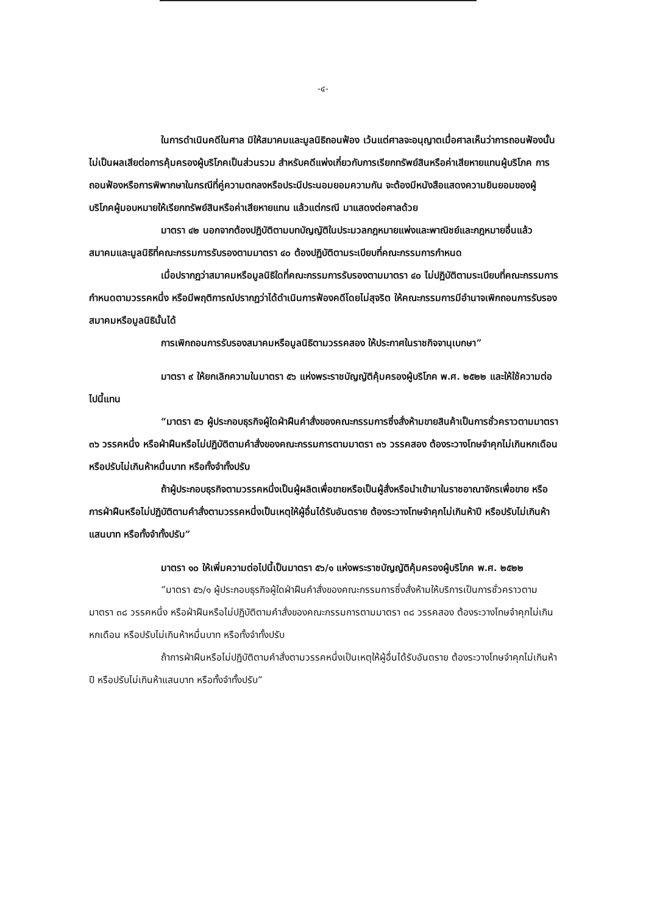-๔-
ในการดำเนินคดีในศาล มิให้สมาคมและมูลนิธิถอนฟ้อง เว้นแต่ศาลจะอนุญาตเมื่อศาลเห็นว่าการถอนฟ้องนั้นไม่เป็นผลเสียต่อการคุ้มครองผู้บริโภคเป็นส่วนรวม สำหรับคดีแพ่งเกี่ยวกับการเรียกทรัพย์สินหรือค่าเสียหายแทนผู้บริโภค การถอนฟ้องหรือการพิพากษาในกรณีที่คู่ความตกลงหรือประนีประนอมยอมความกัน จะต้องมีหนังสือแสดงความยินยอมของผู้บริโภคผู้มอบหมายให้เรียกทรัพย์สินหรือค่าเสียหายแทน แล้วแต่กรณี มาแสดงต่อศาลด้วย
มาตรา ๔๒ นอกจากต้องปฏิบัติตามบทบัญญัติในประมวลกฎหมายแพ่งและพาณิชย์และกฎหมายอื่นแล้ว สมาคมและมูลนิธิที่คณะกรรมการรับรองตามมาตรา ๔๐ ต้องปฏิบัติตามระเบียบที่คณะกรรมการกำหนด
เมื่อปรากฏว่าสมาคมหรือมูลนิธิใดที่คณะกรรมการรับรองตามมาตรา ๔๐ ไม่ปฏิบัติตามระเบียบที่คณะกรรมการกำหนดตามวรรคหนึ่ง หรือมีพฤติการณ์ปรากฏว่าได้ดำเนินการฟ้องคดีโดยไม่สุจริต ให้คณะกรรมการมีอำนาจเพิกถอนการรับรองสมาคมหรือมูลนิธินั้นได้
การเพิกถอนการรับรองสมาคมหรือมูลนิธิตามวรรคสอง ให้ประกาศในราชกิจจานุเบกษา”
มาตรา ๙ ให้ยกเลิกความในมาตรา ๕๖ แห่งพระราชบัญญัติคุ้มครองผู้บริโภค พ.ศ. ๒๕๒๒ และให้ใช้ความต่อไปนี้แทน
“มาตรา ๕๖ ผู้ประกอบธุรกิจผู้ใดฝ่าฝืนคำสั่งของคณะกรรมการซึ่งสั่งห้ามขายสินค้าเป็นการชั่วคราวตามมาตรา ๓๖ วรรคหนึ่ง หรือฝ่าฝืนหรือไม่ปฏิบัติตามคำสั่งของคณะกรรมการตามมาตรา ๓๖ วรรคสอง ต้องระวางโทษจำคุกไม่เกินหกเดือน หรือปรับไม่เกินห้าหมื่นบาท หรือทั้งจำทั้งปรับ
ถ้าผู้ประกอบธุรกิจตามวรรคหนึ่งเป็นผู้ผลิตเพื่อขายหรือเป็นผู้สั่งหรือนำเข้ามาในราชอาณาจักรเพื่อขาย หรือการฝ่าฝืนหรือไม่ปฏิบัติตามคำสั่งตามวรรคหนึ่งเป็นเหตุให้ผู้อื่นได้รับอันตราย ต้องระวางโทษจำคุกไม่เกินห้าปี หรือปรับไม่เกินห้าแสนบาท หรือทั้งจำทั้งปรับ”
มาตรา ๑๐ ให้เพิ่มความต่อไปนี้เป็นมาตรา ๕๖/๑ แห่งพระราชบัญญัติคุ้มครองผู้บริโภค พ.ศ. ๒๕๒๒
“มาตรา ๕๖/๑ ผู้ประกอบธุรกิจผู้ใดฝ่าฝืนคำสั่งของคณะกรรมการซึ่งสั่งห้ามให้บริการเป็นการชั่วคราวตามมาตรา ๓๘ วรรคหนึ่ง หรือฝ่าฝืนหรือไม่ปฏิบัติตามคำสั่งของคณะกรรมการตามมาตรา ๓๘ วรรคสอง ต้องระวางโทษจำคุกไม่เกินหกเดือน หรือปรับไม่เกินห้าหมื่นบาท หรือทั้งจำทั้งปรับ
ถ้าการฝ่าฝืนหรือไม่ปฏิบัติตามคำสั่งตามวรรคหนึ่งเป็นเหตุให้ผู้อื่นได้รับอันตราย ต้องระวางโทษจำคุกไม่เกินห้าปี หรือปรับไม่เกินห้าแสนบาท หรือทั้งจำทั้งปรับ”